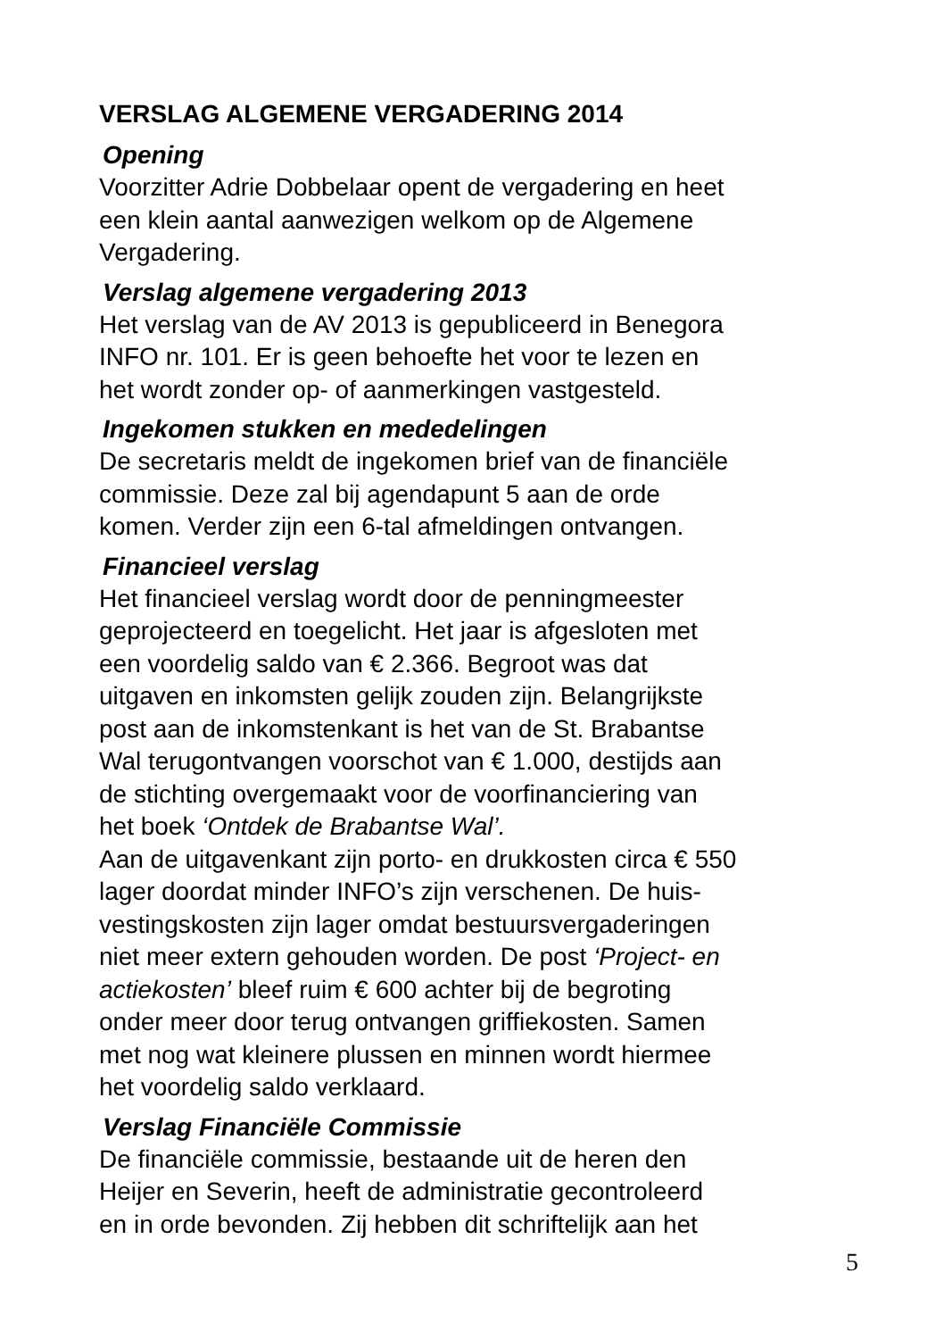VERSLAG ALGEMENE VERGADERING 2014
Opening
Voorzitter Adrie Dobbelaar opent de vergadering en heet
een klein aantal aanwezigen welkom op de Algemene
Vergadering.
Verslag algemene vergadering 2013
Het verslag van de AV 2013 is gepubliceerd in Benegora
INFO nr. 101. Er is geen behoefte het voor te lezen en
het wordt zonder op- of aanmerkingen vastgesteld.
Ingekomen stukken en mededelingen
De secretaris meldt de ingekomen brief van de financiële
commissie. Deze zal bij agendapunt 5 aan de orde
komen. Verder zijn een 6-tal afmeldingen ontvangen.
Financieel verslag
Het financieel verslag wordt door de penningmeester
geprojecteerd en toegelicht. Het jaar is afgesloten met
een voordelig saldo van € 2.366. Begroot was dat
uitgaven en inkomsten gelijk zouden zijn. Belangrijkste
post aan de inkomstenkant is het van de St. Brabantse
Wal terugontvangen voorschot van € 1.000, destijds aan
de stichting overgemaakt voor de voorfinanciering van
het boek ‘Ontdek de Brabantse Wal’.
Aan de uitgavenkant zijn porto- en drukkosten circa € 550
lager doordat minder INFO’s zijn verschenen. De huis-
vestingskosten zijn lager omdat bestuursvergaderingen
niet meer extern gehouden worden. De post ‘Project- en
actiekosten’ bleef ruim € 600 achter bij de begroting
onder meer door terug ontvangen griffiekosten. Samen
met nog wat kleinere plussen en minnen wordt hiermee
het voordelig saldo verklaard.
Verslag Financiële Commissie
De financiële commissie, bestaande uit de heren den
Heijer en Severin, heeft de administratie gecontroleerd
en in orde bevonden. Zij hebben dit schriftelijk aan het
5